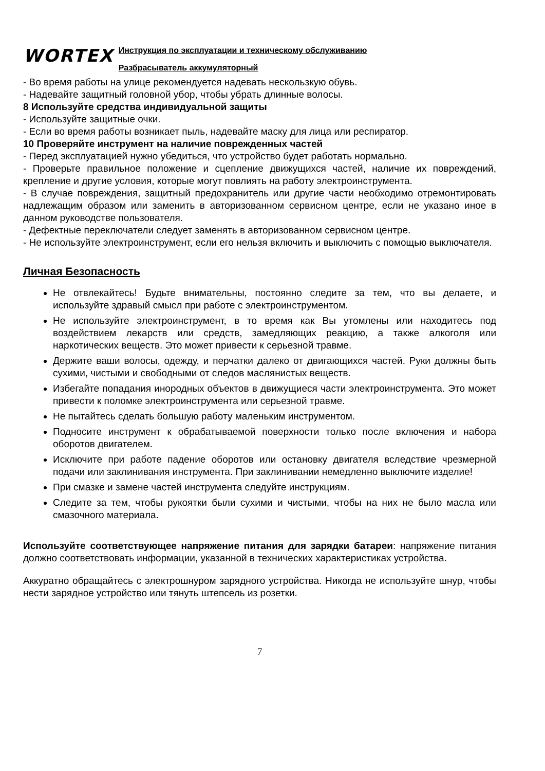WORTEX
Инструкция по эксплуатации и техническому обслуживанию
Разбрасыватель аккумуляторный
- Во время работы на улице рекомендуется надевать нескользкую обувь.
- Надевайте защитный головной убор, чтобы убрать длинные волосы.
8 Используйте средства индивидуальной защиты
- Используйте защитные очки.
- Если во время работы возникает пыль, надевайте маску для лица или респиратор.
10 Проверяйте инструмент на наличие поврежденных частей
- Перед эксплуатацией нужно убедиться, что устройство будет работать нормально.
- Проверьте правильное положение и сцепление движущихся частей, наличие их повреждений, крепление и другие условия, которые могут повлиять на работу электроинструмента.
- В случае повреждения, защитный предохранитель или другие части необходимо отремонтировать надлежащим образом или заменить в авторизованном сервисном центре, если не указано иное в данном руководстве пользователя.
- Дефектные переключатели следует заменять в авторизованном сервисном центре.
- Не используйте электроинструмент, если его нельзя включить и выключить с помощью выключателя.
Личная Безопасность
Не отвлекайтесь! Будьте внимательны, постоянно следите за тем, что вы делаете, и используйте здравый смысл при работе с электроинструментом.
Не используйте электроинструмент, в то время как Вы утомлены или находитесь под воздействием лекарств или средств, замедляющих реакцию, а также алкоголя или наркотических веществ. Это может привести к серьезной травме.
Держите ваши волосы, одежду, и перчатки далеко от двигающихся частей. Руки должны быть сухими, чистыми и свободными от следов маслянистых веществ.
Избегайте попадания инородных объектов в движущиеся части электроинструмента. Это может привести к поломке электроинструмента или серьезной травме.
Не пытайтесь сделать большую работу маленьким инструментом.
Подносите инструмент к обрабатываемой поверхности только после включения и набора оборотов двигателем.
Исключите при работе падение оборотов или остановку двигателя вследствие чрезмерной подачи или заклинивания инструмента. При заклинивании немедленно выключите изделие!
При смазке и замене частей инструмента следуйте инструкциям.
Следите за тем, чтобы рукоятки были сухими и чистыми, чтобы на них не было масла или смазочного материала.
Используйте соответствующее напряжение питания для зарядки батареи: напряжение питания должно соответствовать информации, указанной в технических характеристиках устройства.
Аккуратно обращайтесь с электрошнуром зарядного устройства. Никогда не используйте шнур, чтобы нести зарядное устройство или тянуть штепсель из розетки.
7